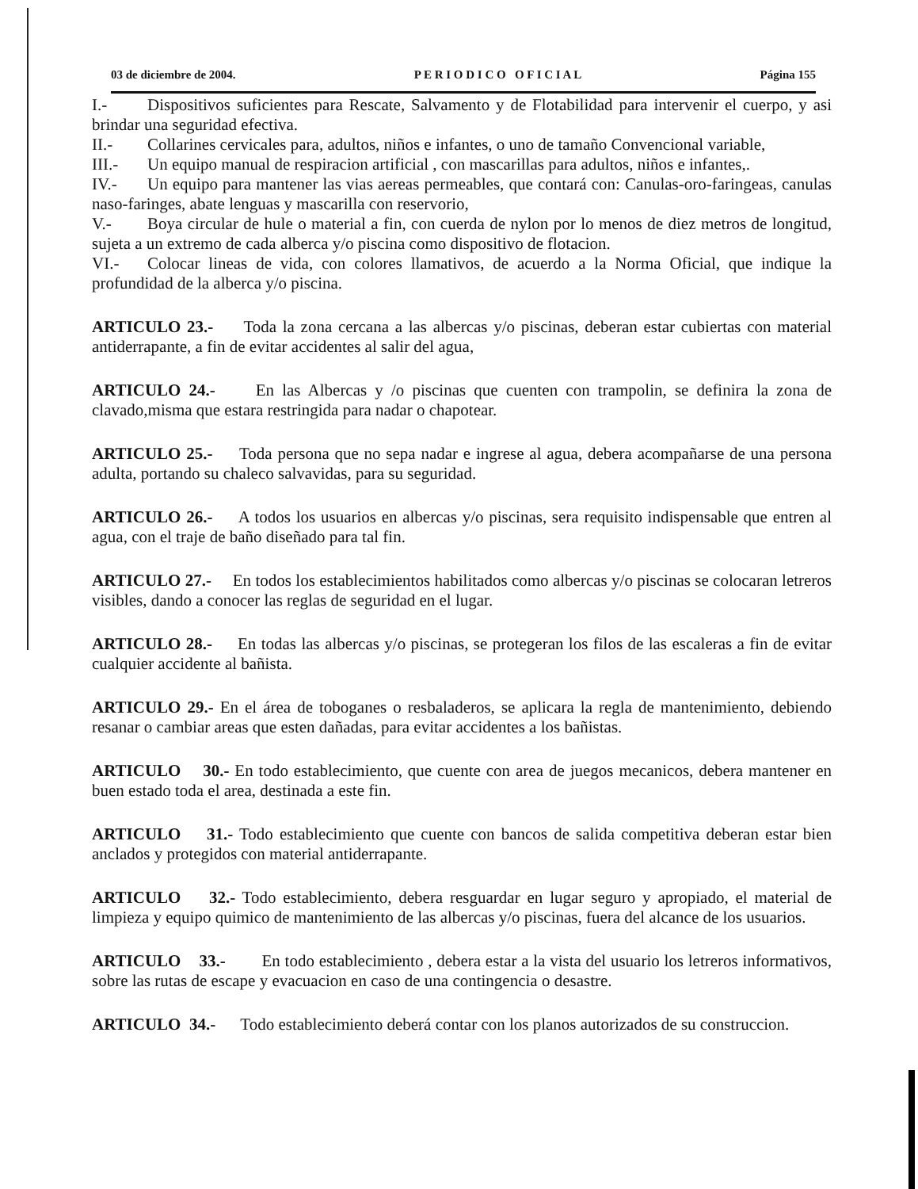03 de diciembre de 2004. P E R I O D I C O O F I C I A L Página 155
I.- Dispositivos suficientes para Rescate, Salvamento y de Flotabilidad para intervenir el cuerpo, y asi brindar una seguridad efectiva.
II.- Collarines cervicales para, adultos, niños e infantes, o uno de tamaño Convencional variable,
III.- Un equipo manual de respiracion artificial , con mascarillas para adultos, niños e infantes,.
IV.- Un equipo para mantener las vias aereas permeables, que contará con: Canulas-oro-faringeas, canulas naso-faringes, abate lenguas y mascarilla con reservorio,
V.- Boya circular de hule o material a fin, con cuerda de nylon por lo menos de diez metros de longitud, sujeta a un extremo de cada alberca y/o piscina como dispositivo de flotacion.
VI.- Colocar lineas de vida, con colores llamativos, de acuerdo a la Norma Oficial, que indique la profundidad de la alberca y/o piscina.
ARTICULO 23.- Toda la zona cercana a las albercas y/o piscinas, deberan estar cubiertas con material antiderrapante, a fin de evitar accidentes al salir del agua,
ARTICULO 24.- En las Albercas y /o piscinas que cuenten con trampolin, se definira la zona de clavado,misma que estara restringida para nadar o chapotear.
ARTICULO 25.- Toda persona que no sepa nadar e ingrese al agua, debera acompañarse de una persona adulta, portando su chaleco salvavidas, para su seguridad.
ARTICULO 26.- A todos los usuarios en albercas y/o piscinas, sera requisito indispensable que entren al agua, con el traje de baño diseñado para tal fin.
ARTICULO 27.- En todos los establecimientos habilitados como albercas y/o piscinas se colocaran letreros visibles, dando a conocer las reglas de seguridad en el lugar.
ARTICULO 28.- En todas las albercas y/o piscinas, se protegeran los filos de las escaleras a fin de evitar cualquier accidente al bañista.
ARTICULO 29.- En el área de toboganes o resbaladeros, se aplicara la regla de mantenimiento, debiendo resanar o cambiar areas que esten dañadas, para evitar accidentes a los bañistas.
ARTICULO 30.- En todo establecimiento, que cuente con area de juegos mecanicos, debera mantener en buen estado toda el area, destinada a este fin.
ARTICULO 31.- Todo establecimiento que cuente con bancos de salida competitiva deberan estar bien anclados y protegidos con material antiderrapante.
ARTICULO 32.- Todo establecimiento, debera resguardar en lugar seguro y apropiado, el material de limpieza y equipo quimico de mantenimiento de las albercas y/o piscinas, fuera del alcance de los usuarios.
ARTICULO 33.- En todo establecimiento , debera estar a la vista del usuario los letreros informativos, sobre las rutas de escape y evacuacion en caso de una contingencia o desastre.
ARTICULO 34.- Todo establecimiento deberá contar con los planos autorizados de su construccion.